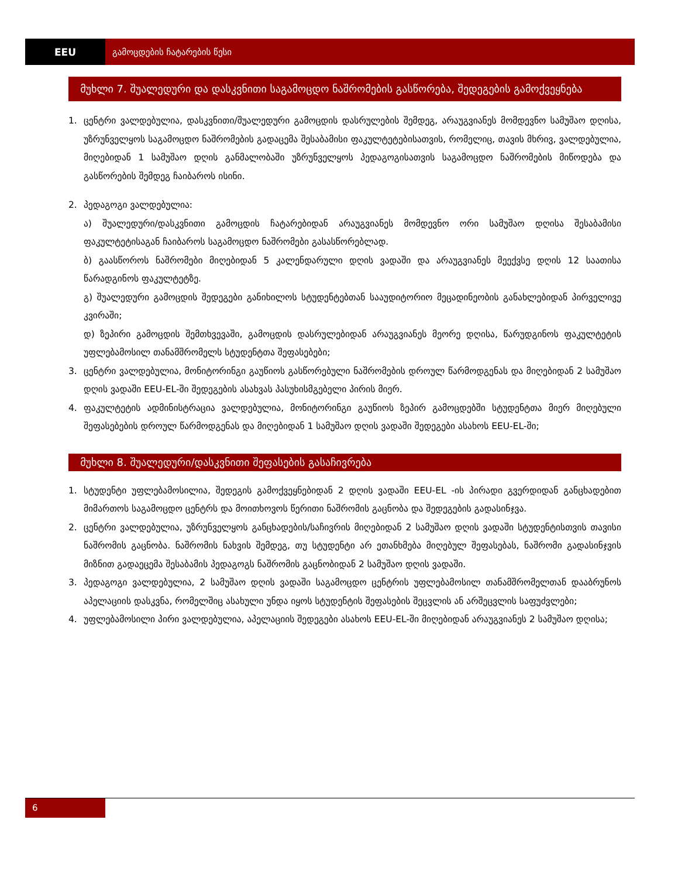EEU გამოცდების ჩატარების წესი
მუხლი 7. შუალედური და დასკვნითი საგამოცდო ნაშრომების გასწორება, შედეგების გამოქვეყნება
1. ცენტრი ვალდებულია, დასკვნითი/შუალედური გამოცდის დასრულების შემდეგ, არაუგვიანეს მომდევნო სამუშაო დღისა, უზრუნველყოს საგამოცდო ნაშრომების გადაცემა შესაბამისი ფაკულტეტებისათვის, რომელიც, თავის მხრივ, ვალდებულია, მიღებიდან 1 სამუშაო დღის განმალობაში უზრუნველყოს პედაგოგისათვის საგამოცდო ნაშრომების მიწოდება და გასწორების შემდეგ ჩაიბაროს ისინი.
2. პედაგოგი ვალდებულია:
ა) შუალედური/დასკვნითი გამოცდის ჩატარებიდან არაუგვიანეს მომდევნო ორი სამუშაო დღისა შესაბამისი ფაკულტეტისაგან ჩაიბაროს საგამოცდო ნაშრომები გასასწორებლად.
ბ) გაასწოროს ნაშრომები მიღებიდან 5 კალენდარული დღის ვადაში და არაუგვიანეს მეექვსე დღის 12 საათისა წარადგინოს ფაკულტეტზე.
გ) შუალედური გამოცდის შედეგები განიხილოს სტუდენტებთან სააუდიტორიო მეცადინეობის განახლებიდან პირველივე კვირაში;
დ) ზეპირი გამოცდის შემთხვევაში, გამოცდის დასრულებიდან არაუგვიანეს მეორე დღისა, წარუდგინოს ფაკულტეტის უფლებამოსილ თანამშრომელს სტუდენტთა შეფასებები;
3. ცენტრი ვალდებულია, მონიტორინგი გაუწიოს გასწორებული ნაშრომების დროულ წარმოდგენას და მიღებიდან 2 სამუშაო დღის ვადაში EEU-EL-ში შედეგების ასახვას პასუხისმგებელი პირის მიერ.
4. ფაკულტეტის ადმინისტრაცია ვალდებულია, მონიტორინგი გაუწიოს ზეპირ გამოცდებში სტუდენტთა მიერ მიღებული შეფასებების დროულ წარმოდგენას და მიღებიდან 1 სამუშაო დღის ვადაში შედეგები ასახოს EEU-EL-ში;
მუხლი 8. შუალედური/დასკვნითი შეფასების გასაჩივრება
1. სტუდენტი უფლებამოსილია, შედეგის გამოქვეყნებიდან 2 დღის ვადაში EEU-EL -ის პირადი გვერდიდან განცხადებით მიმართოს საგამოცდო ცენტრს და მოითხოვოს წერითი ნაშრომის გაცნობა და შედეგების გადასინჯვა.
2. ცენტრი ვალდებულია, უზრუნველყოს განცხადების/საჩივრის მიღებიდან 2 სამუშაო დღის ვადაში სტუდენტისთვის თავისი ნაშრომის გაცნობა. ნაშრომის ნახვის შემდეგ, თუ სტუდენტი არ ეთანხმება მიღებულ შეფასებას, ნაშრომი გადასინჯვის მიზნით გადაეცემა შესაბამის პედაგოგს ნაშრომის გაცნობიდან 2 სამუშაო დღის ვადაში.
3. პედაგოგი ვალდებულია, 2 სამუშაო დღის ვადაში საგამოცდო ცენტრის უფლებამოსილ თანამშრომელთან დააბრუნოს აპელაციის დასკვნა, რომელშიც ასახული უნდა იყოს სტუდენტის შეფასების შეცვლის ან არშეცვლის საფუძვლები;
4. უფლებამოსილი პირი ვალდებულია, აპელაციის შედეგები ასახოს EEU-EL-ში მიღებიდან არაუგვიანეს 2 სამუშაო დღისა;
6